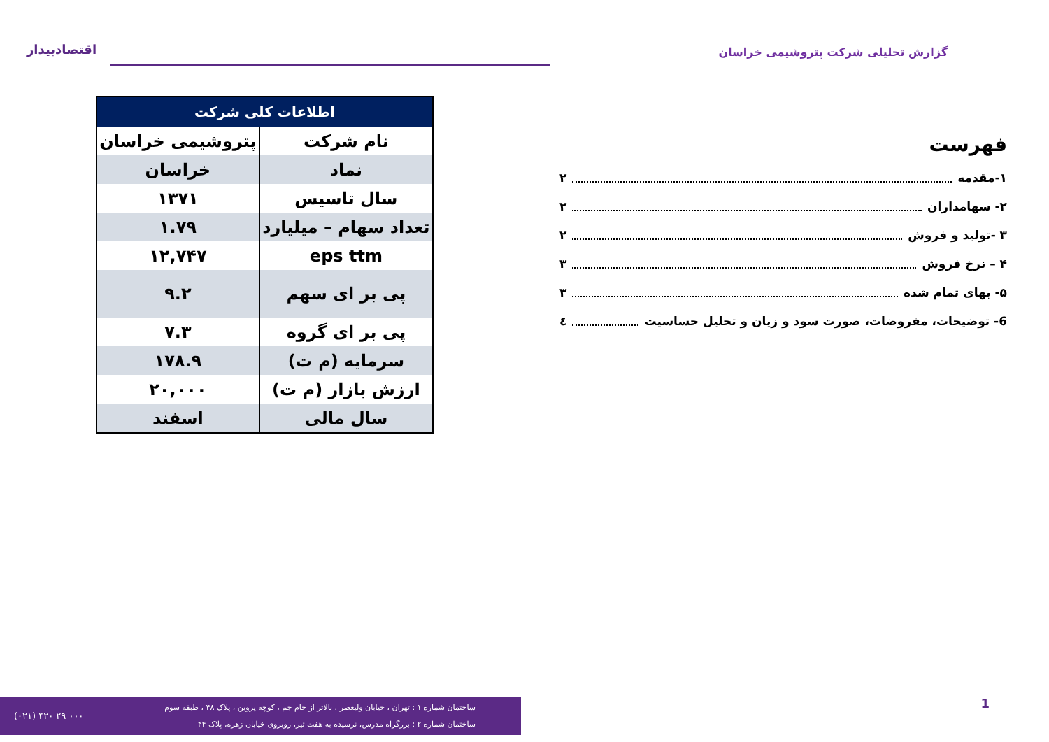اقتصادبیدار
گزارش تحلیلی شرکت پتروشیمی خراسان
فهرست
۱-مقدمه ۲
۲- سهامداران ۲
۳ -تولید و فروش ۲
۴ – نرخ فروش ۳
۵- بهای تمام شده ۳
6- توضیحات، مفروضات، صورت سود و زیان و تحلیل حساسیت ٤
| اطلاعات کلی شرکت | |
| --- | --- |
| نام شرکت | پتروشیمی خراسان |
| نماد | خراسان |
| سال تاسیس | ۱۳۷۱ |
| تعداد سهام – میلیارد | ۱.۷۹ |
| eps ttm | ۱۲,۷۴۷ |
| پی بر ای سهم | ۹.۲ |
| پی بر ای گروه | ۷.۳ |
| سرمایه (م ت) | ۱۷۸.۹ |
| ارزش بازار (م ت) | ۲۰,۰۰۰ |
| سال مالی | اسفند |
(۰۲۱) ۴۲۰ ۲۹ ۰۰۰
ساختمان شماره ۱ : تهران ، خیابان ولیعصر ، بالاتر از جام جم ، کوچه پروین ، پلاک ۴۸ ، طبقه سوم
ساختمان شماره ۲ : بزرگراه مدرس، نرسیده به هفت تیر، روبروی خیابان زهره، پلاک ۴۴
1